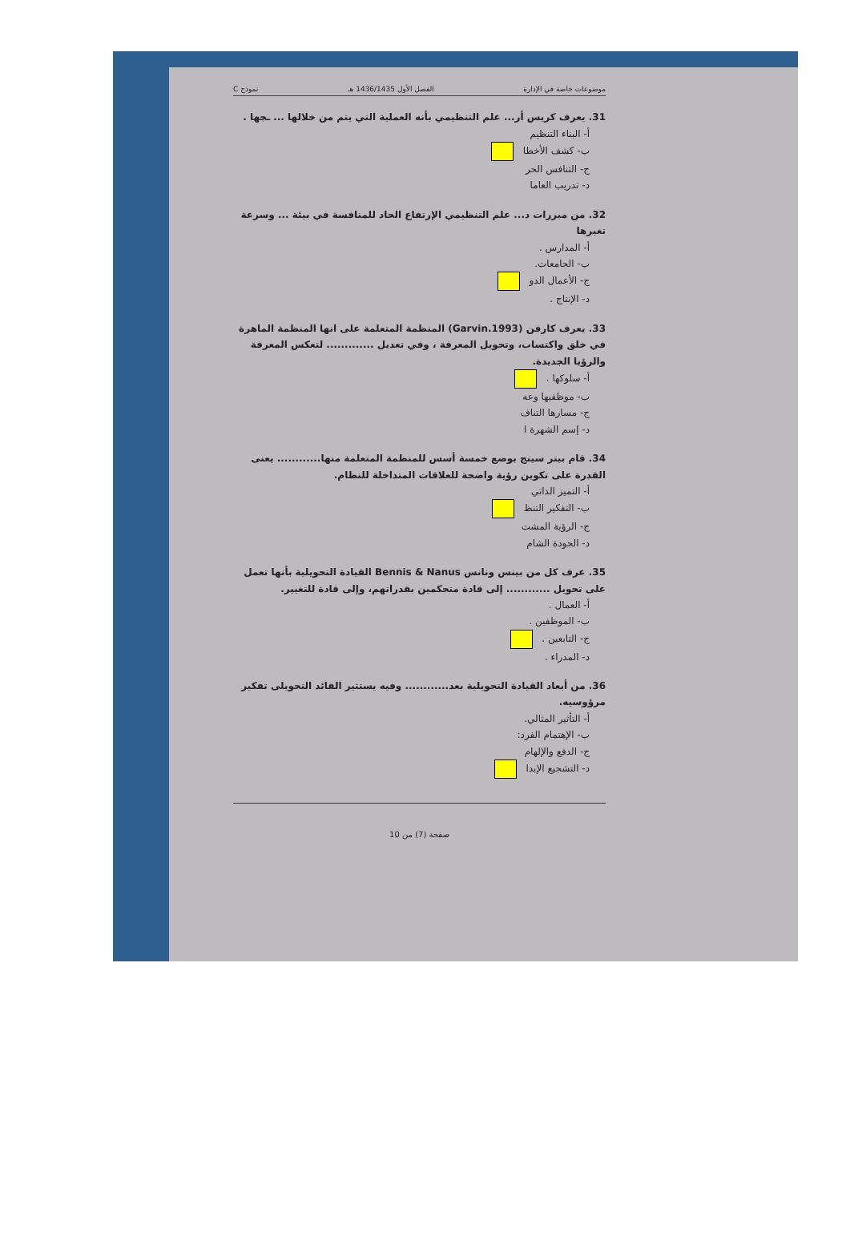موضوعات خاصة في الإدارة الفصل الأول 1436/1435 هـ نموذج C
31. يعرف كريس أر... علم التنظيمي بأنه العملية التي يتم من خلالها ... ـجها .
أ- البناء التنظيم
ب- كشف الأخطا
ج- التنافس الحر
د- تدريب العاما
32. من مبررات د... علم التنظيمي الإرتفاع الحاد للمنافسة في بيئة ... وسرعة تغيرها
أ- المدارس .
ب- الجامعات.
ج- الأعمال الدو
د- الإنتاج .
33. يعرف كارفن (Garvin.1993) المنظمة المتعلمة على انها المنظمة الماهرة في خلق واكتساب، وتحويل المعرفة ، وفي تعديل ............. لتعكس المعرفة والرؤيا الجديدة.
أ- سلوكها .
ب- موظفيها وعه
ج- مسارها التناف
د- إسم الشهرة ا
34. قام بيتر سينج بوضع خمسة أسس للمنظمة المتعلمة منها............ يعنى القدرة على تكوين رؤية واضحة للعلاقات المتداخلة للنظام.
أ- التميز الذاتي
ب- التفكير التنظ
ج- الرؤية المشت
د- الجودة الشام
35. عرف كل من بينس ونانس Bennis & Nanus القيادة التحويلية بأنها تعمل على تحويل ............ إلى قادة متحكمين بقدراتهم، وإلى قادة للتغيير.
أ- العمال .
ب- الموظفين .
ج- التابعين .
د- المدراء .
36. من أبعاد القيادة التحويلية بعد............ وفيه يستثير القائد التحويلى تفكير مرؤوسيه.
أ- التأثير المثالي.
ب- الإهتمام الفرد:
ج- الدفع والإلهام
د- التشجيع الإبدا
صفحة (7) من 10